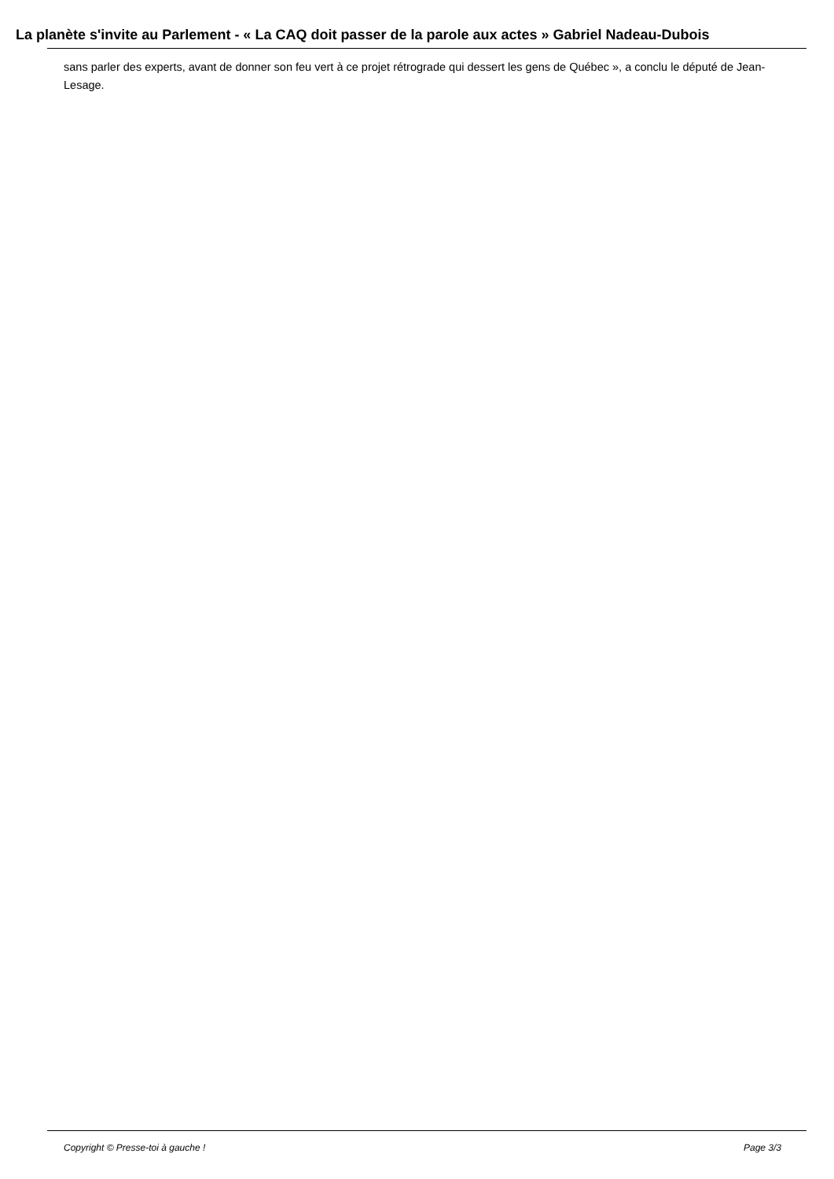La planète s'invite au Parlement - « La CAQ doit passer de la parole aux actes » Gabriel Nadeau-Dubois
sans parler des experts, avant de donner son feu vert à ce projet rétrograde qui dessert les gens de Québec », a conclu le député de Jean-Lesage.
Copyright © Presse-toi à gauche ! Page 3/3